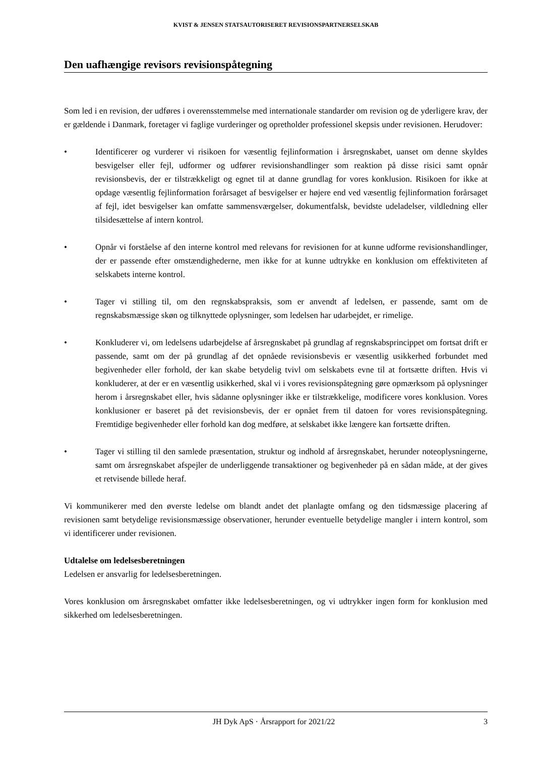KVIST & JENSEN STATSAUTORISERET REVISIONSPARTNERSELSKAB
Den uafhængige revisors revisionspåtegning
Som led i en revision, der udføres i overensstemmelse med internationale standarder om revision og de yderligere krav, der er gældende i Danmark, foretager vi faglige vurderinger og opretholder professionel skepsis under revisionen. Herudover:
• Identificerer og vurderer vi risikoen for væsentlig fejlinformation i årsregnskabet, uanset om denne skyldes besvigelser eller fejl, udformer og udfører revisionshandlinger som reaktion på disse risici samt opnår revisionsbevis, der er tilstrækkeligt og egnet til at danne grundlag for vores konklusion. Risikoen for ikke at opdage væsentlig fejlinformation forårsaget af besvigelser er højere end ved væsentlig fejlinformation forårsaget af fejl, idet besvigelser kan omfatte sammensværgelser, dokumentfalsk, bevidste udeladelser, vildledning eller tilsidesættelse af intern kontrol.
• Opnår vi forståelse af den interne kontrol med relevans for revisionen for at kunne udforme revisionshandlinger, der er passende efter omstændighederne, men ikke for at kunne udtrykke en konklusion om effektiviteten af selskabets interne kontrol.
• Tager vi stilling til, om den regnskabspraksis, som er anvendt af ledelsen, er passende, samt om de regnskabsmæssige skøn og tilknyttede oplysninger, som ledelsen har udarbejdet, er rimelige.
• Konkluderer vi, om ledelsens udarbejdelse af årsregnskabet på grundlag af regnskabsprincippet om fortsat drift er passende, samt om der på grundlag af det opnåede revisionsbevis er væsentlig usikkerhed forbundet med begivenheder eller forhold, der kan skabe betydelig tvivl om selskabets evne til at fortsætte driften. Hvis vi konkluderer, at der er en væsentlig usikkerhed, skal vi i vores revisionspåtegning gøre opmærksom på oplysninger herom i årsregnskabet eller, hvis sådanne oplysninger ikke er tilstrækkelige, modificere vores konklusion. Vores konklusioner er baseret på det revisionsbevis, der er opnået frem til datoen for vores revisionspåtegning. Fremtidige begivenheder eller forhold kan dog medføre, at selskabet ikke længere kan fortsætte driften.
• Tager vi stilling til den samlede præsentation, struktur og indhold af årsregnskabet, herunder noteoplysningerne, samt om årsregnskabet afspejler de underliggende transaktioner og begivenheder på en sådan måde, at der gives et retvisende billede heraf.
Vi kommunikerer med den øverste ledelse om blandt andet det planlagte omfang og den tidsmæssige placering af revisionen samt betydelige revisionsmæssige observationer, herunder eventuelle betydelige mangler i intern kontrol, som vi identificerer under revisionen.
Udtalelse om ledelsesberetningen
Ledelsen er ansvarlig for ledelsesberetningen.
Vores konklusion om årsregnskabet omfatter ikke ledelsesberetningen, og vi udtrykker ingen form for konklusion med sikkerhed om ledelsesberetningen.
JH Dyk ApS · Årsrapport for 2021/22 3